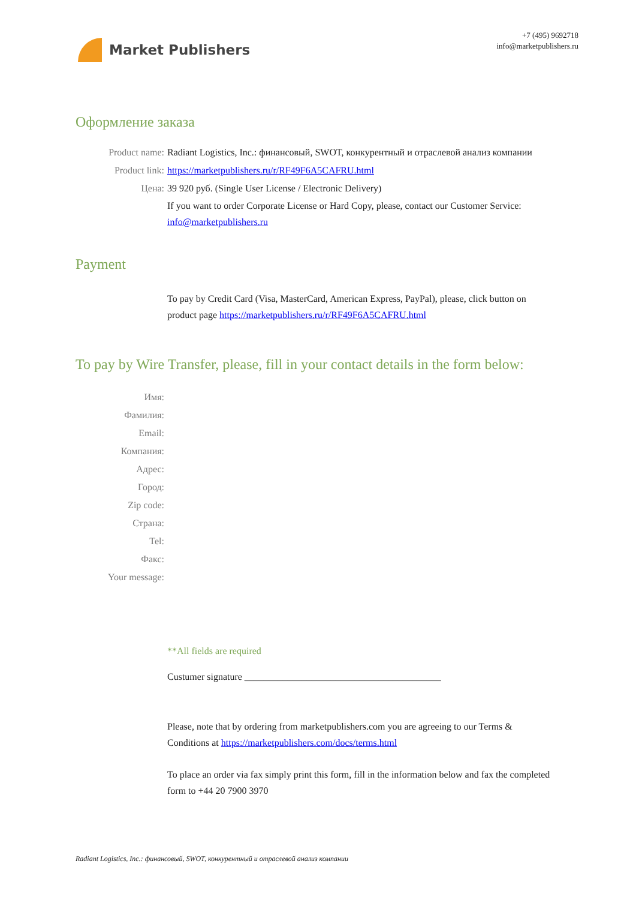Market Publishers
+7 (495) 9692718
info@marketpublishers.ru
Оформление заказа
Product name: Radiant Logistics, Inc.: финансовый, SWOT, конкурентный и отраслевой анализ компании
Product link: https://marketpublishers.ru/r/RF49F6A5CAFRU.html
Цена: 39 920 руб. (Single User License / Electronic Delivery)
If you want to order Corporate License or Hard Copy, please, contact our Customer Service: info@marketpublishers.ru
Payment
To pay by Credit Card (Visa, MasterCard, American Express, PayPal), please, click button on product page https://marketpublishers.ru/r/RF49F6A5CAFRU.html
To pay by Wire Transfer, please, fill in your contact details in the form below:
Имя:
Фамилия:
Email:
Компания:
Адрес:
Город:
Zip code:
Страна:
Tel:
Факс:
Your message:
**All fields are required
Custumer signature _________________________________________
Please, note that by ordering from marketpublishers.com you are agreeing to our Terms & Conditions at https://marketpublishers.com/docs/terms.html
To place an order via fax simply print this form, fill in the information below and fax the completed form to +44 20 7900 3970
Radiant Logistics, Inc.: финансовый, SWOT, конкурентный и отраслевой анализ компании